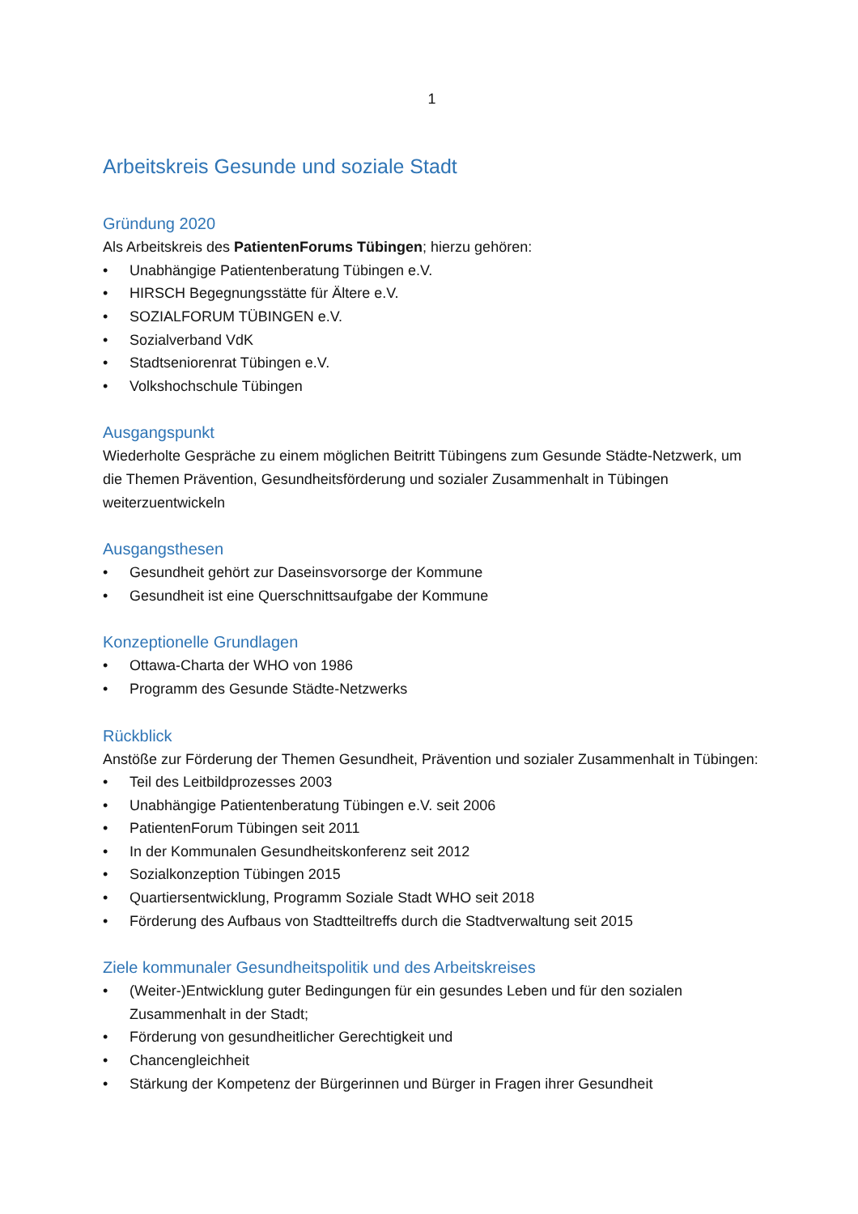1
Arbeitskreis Gesunde und soziale Stadt
Gründung 2020
Als Arbeitskreis des PatientenForums Tübingen; hierzu gehören:
• Unabhängige Patientenberatung Tübingen e.V.
• HIRSCH Begegnungsstätte für Ältere e.V.
• SOZIALFORUM TÜBINGEN e.V.
• Sozialverband VdK
• Stadtseniorenrat Tübingen e.V.
• Volkshochschule Tübingen
Ausgangspunkt
Wiederholte Gespräche zu einem möglichen Beitritt Tübingens zum Gesunde Städte-Netzwerk, um die Themen Prävention, Gesundheitsförderung und sozialer Zusammenhalt in Tübingen weiterzuentwickeln
Ausgangsthesen
• Gesundheit gehört zur Daseinsvorsorge der Kommune
• Gesundheit ist eine Querschnittsaufgabe der Kommune
Konzeptionelle Grundlagen
• Ottawa-Charta der WHO von 1986
• Programm des Gesunde Städte-Netzwerks
Rückblick
Anstöße zur Förderung der Themen Gesundheit, Prävention und sozialer Zusammenhalt in Tübingen:
• Teil des Leitbildprozesses 2003
• Unabhängige Patientenberatung Tübingen e.V. seit 2006
• PatientenForum Tübingen seit 2011
• In der Kommunalen Gesundheitskonferenz seit 2012
• Sozialkonzeption Tübingen 2015
• Quartiersentwicklung, Programm Soziale Stadt WHO seit 2018
• Förderung des Aufbaus von Stadtteiltreffs durch die Stadtverwaltung seit 2015
Ziele kommunaler Gesundheitspolitik und des Arbeitskreises
• (Weiter-)Entwicklung guter Bedingungen für ein gesundes Leben und für den sozialen Zusammenhalt in der Stadt;
• Förderung von gesundheitlicher Gerechtigkeit und
• Chancengleichheit
• Stärkung der Kompetenz der Bürgerinnen und Bürger in Fragen ihrer Gesundheit